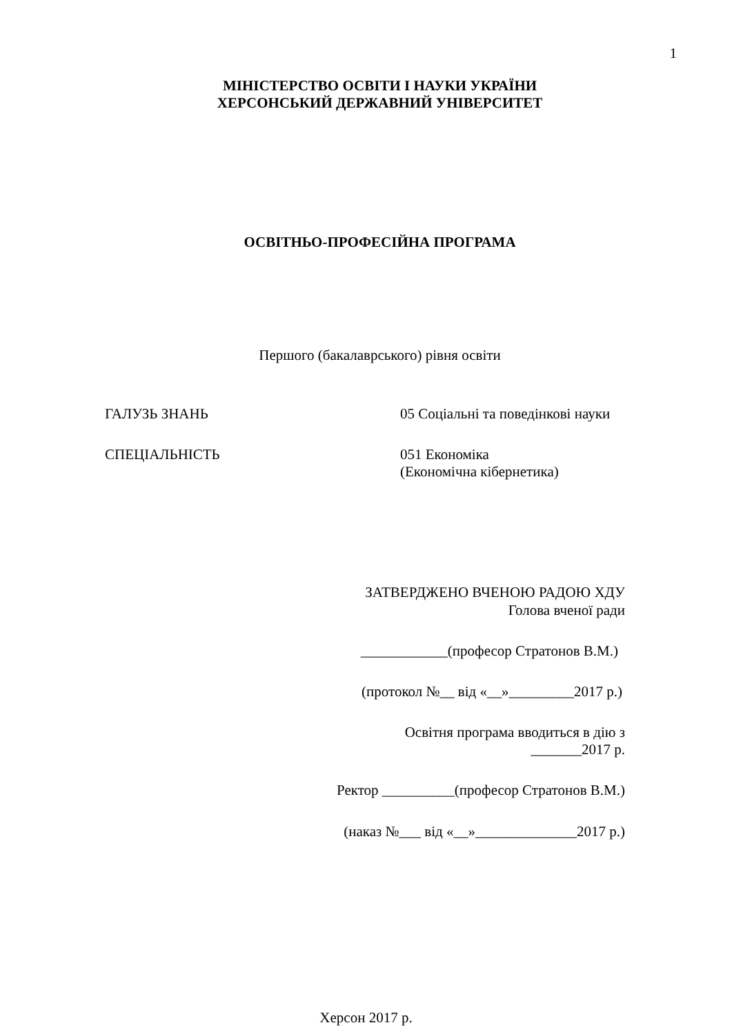1
МІНІСТЕРСТВО ОСВІТИ І НАУКИ УКРАЇНИ
ХЕРСОНСЬКИЙ ДЕРЖАВНИЙ УНІВЕРСИТЕТ
ОСВІТНЬО-ПРОФЕСІЙНА ПРОГРАМА
Першого (бакалаврського) рівня освіти
ГАЛУЗЬ ЗНАНЬ 05 Соціальні та поведінкові науки
СПЕЦІАЛЬНІСТЬ 051 Економіка
(Економічна кібернетика)
ЗАТВЕРДЖЕНО ВЧЕНОЮ РАДОЮ ХДУ
Голова вченої ради
____________(професор Стратонов В.М.)
(протокол №__ від «__»_________2017 р.)
Освітня програма вводиться в дію з
_______2017 р.
Ректор __________(професор Стратонов В.М.)
(наказ №___ від «__»______________2017 р.)
Херсон 2017 р.